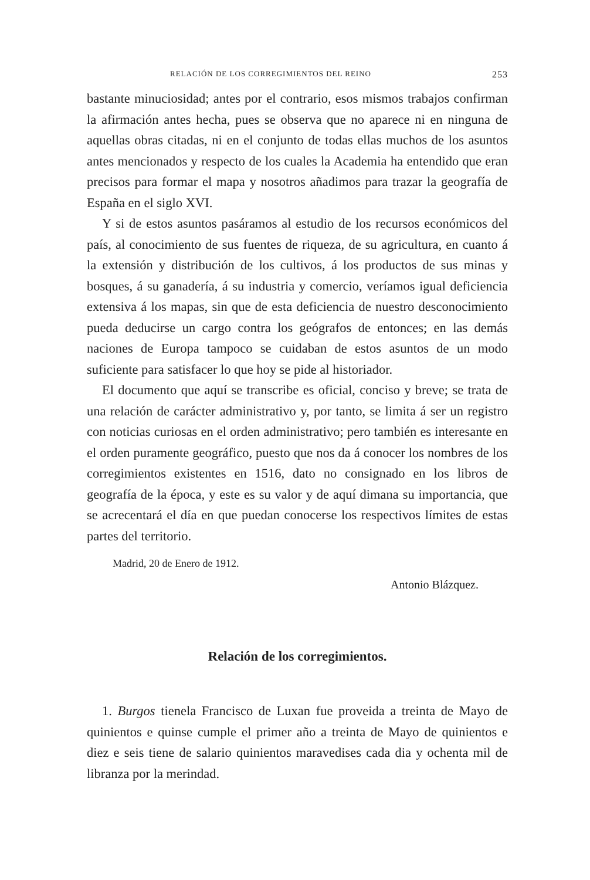RELACIÓN DE LOS CORREGIMIENTOS DEL REINO 253
bastante minuciosidad; antes por el contrario, esos mismos trabajos confirman la afirmación antes hecha, pues se observa que no aparece ni en ninguna de aquellas obras citadas, ni en el conjunto de todas ellas muchos de los asuntos antes mencionados y respecto de los cuales la Academia ha entendido que eran precisos para formar el mapa y nosotros añadimos para trazar la geografía de España en el siglo XVI.
Y si de estos asuntos pasáramos al estudio de los recursos económicos del país, al conocimiento de sus fuentes de riqueza, de su agricultura, en cuanto á la extensión y distribución de los cultivos, á los productos de sus minas y bosques, á su ganadería, á su industria y comercio, veríamos igual deficiencia extensiva á los mapas, sin que de esta deficiencia de nuestro desconocimiento pueda deducirse un cargo contra los geógrafos de entonces; en las demás naciones de Europa tampoco se cuidaban de estos asuntos de un modo suficiente para satisfacer lo que hoy se pide al historiador.
El documento que aquí se transcribe es oficial, conciso y breve; se trata de una relación de carácter administrativo y, por tanto, se limita á ser un registro con noticias curiosas en el orden administrativo; pero también es interesante en el orden puramente geográfico, puesto que nos da á conocer los nombres de los corregimientos existentes en 1516, dato no consignado en los libros de geografía de la época, y este es su valor y de aquí dimana su importancia, que se acrecentará el día en que puedan conocerse los respectivos límites de estas partes del territorio.
Madrid, 20 de Enero de 1912.
Antonio Blázquez.
Relación de los corregimientos.
1. Burgos tienela Francisco de Luxan fue proveida a treinta de Mayo de quinientos e quinse cumple el primer año a treinta de Mayo de quinientos e diez e seis tiene de salario quinientos maravedises cada dia y ochenta mil de libranza por la merindad.